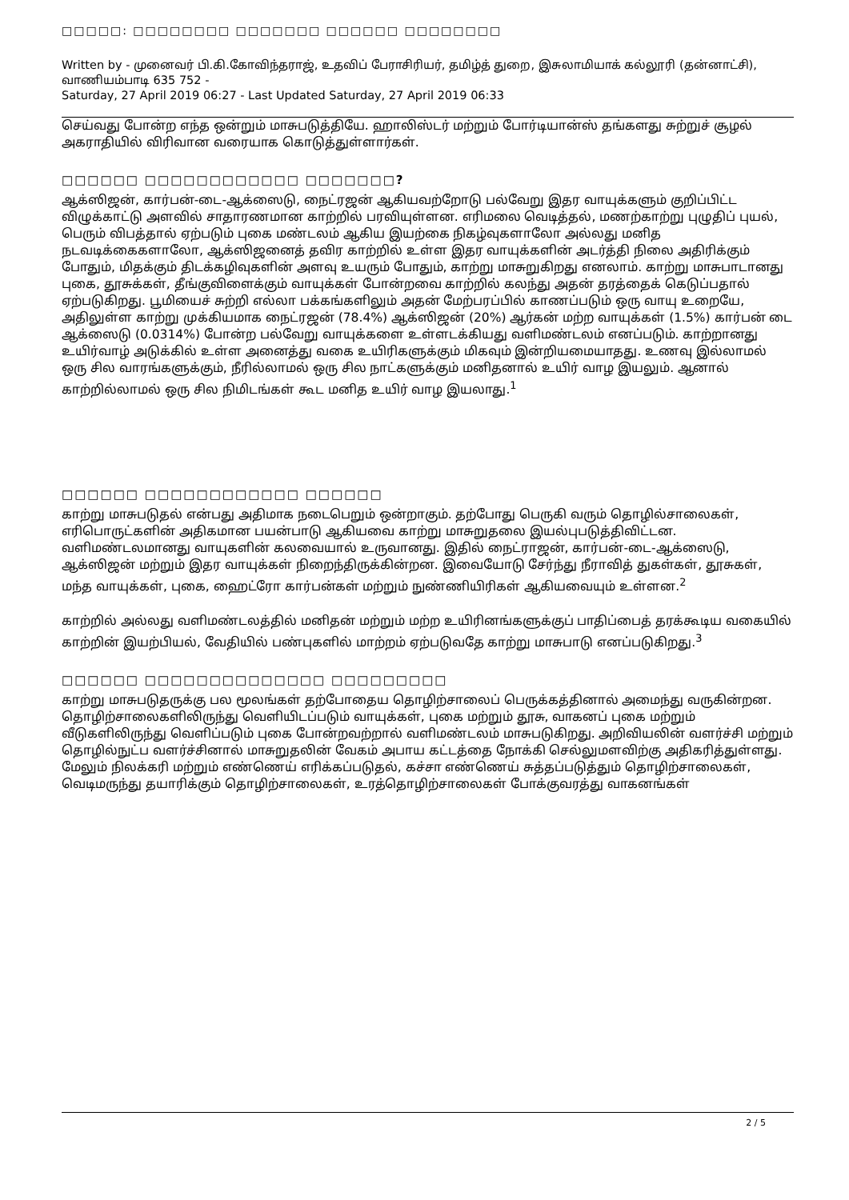□□□□□: □□□□□□□□ □□□□□□□ □□□□□□ □□□□□□□□
Written by - முனைவர் பி.கி.கோவிந்தராஜ், உதவிப் பேராசிரியர், தமிழ்த் துறை, இசுலாமியாக் கல்லூரி (தன்னாட்சி), வாணியம்பாடி 635 752 -
Saturday, 27 April 2019 06:27 - Last Updated Saturday, 27 April 2019 06:33
செய்வது போன்ற எந்த ஒன்றும் மாசுபடுத்தியே. ஹாலிஸ்டர் மற்றும் போர்டியான்ஸ் தங்களது சுற்றுச் சூழல் அகராதியில் விரிவான வரையாக கொடுத்துள்ளார்கள்.
□□□□□□ □□□□□□□□□□□□ □□□□□□□?
ஆக்ஸிஜன், கார்பன்-டை-ஆக்ஸைடு, நைட்ரஜன் ஆகியவற்றோடு பல்வேறு இதர வாயுக்களும் குறிப்பிட்ட விழுக்காட்டு அளவில் சாதாரணமான காற்றில் பரவியுள்ளன. எரிமலை வெடித்தல், மணற்காற்று புழுதிப் புயல், பெரும் விபத்தால் ஏற்படும் புகை மண்டலம் ஆகிய இயற்கை நிகழ்வுகளாலோ அல்லது மனித நடவடிக்கைகளாலோ, ஆக்ஸிஜனைத் தவிர காற்றில் உள்ள இதர வாயுக்களின் அடர்த்தி நிலை அதிரிக்கும் போதும், மிதக்கும் திடக்கழிவுகளின் அளவு உயரும் போதும், காற்று மாசுறுகிறது எனலாம். காற்று மாசுபாடானது புகை, தூசுக்கள், தீங்குவிளைக்கும் வாயுக்கள் போன்றவை காற்றில் கலந்து அதன் தரத்தைக் கெடுப்பதால் ஏற்படுகிறது. பூமியைச் சுற்றி எல்லா பக்கங்களிலும் அதன் மேற்பரப்பில் காணப்படும் ஒரு வாயு உறையே, அதிலுள்ள காற்று முக்கியமாக நைட்ரஜன் (78.4%) ஆக்ஸிஜன் (20%) ஆர்கன் மற்ற வாயுக்கள் (1.5%) கார்பன் டை ஆக்ஸைடு (0.0314%) போன்ற பல்வேறு வாயுக்களை உள்ளடக்கியது வளிமண்டலம் எனப்படும். காற்றானது உயிர்வாழ் அடுக்கில் உள்ள அனைத்து வகை உயிரிகளுக்கும் மிகவும் இன்றியமையாதது. உணவு இல்லாமல் ஒரு சில வாரங்களுக்கும், நீரில்லாமல் ஒரு சில நாட்களுக்கும் மனிதனால் உயிர் வாழ இயலும். ஆனால் காற்றில்லாமல் ஒரு சில நிமிடங்கள் கூட மனித உயிர் வாழ இயலாது.<sup>1</sup>
□□□□□□ □□□□□□□□□□□□ □□□□□□
காற்று மாசுபடுதல் என்பது அதிமாக நடைபெறும் ஒன்றாகும். தற்போது பெருகி வரும் தொழில்சாலைகள், எரிபொருட்களின் அதிகமான பயன்பாடு ஆகியவை காற்று மாசுறுதலை இயல்புபடுத்திவிட்டன. வளிமண்டலமானது வாயுகளின் கலவையால் உருவானது. இதில் நைட்ராஜன், கார்பன்-டை-ஆக்ஸைடு, ஆக்ஸிஜன் மற்றும் இதர வாயுக்கள் நிறைந்திருக்கின்றன. இவையோடு சேர்ந்து நீராவித் துகள்கள், தூசுகள், மந்த வாயுக்கள், புகை, ஹைட்ரோ கார்பன்கள் மற்றும் நுண்ணியிரிகள் ஆகியவையும் உள்ளன.<sup>2</sup>
காற்றில் அல்லது வளிமண்டலத்தில் மனிதன் மற்றும் மற்ற உயிரினங்களுக்குப் பாதிப்பைத் தரக்கூடிய வகையில் காற்றின் இயற்பியல், வேதியில் பண்புகளில் மாற்றம் ஏற்படுவதே காற்று மாசுபாடு எனப்படுகிறது.<sup>3</sup>
□□□□□□ □□□□□□□□□□□□□□ □□□□□□□□□
காற்று மாசுபடுதருக்கு பல மூலங்கள் தற்போதைய தொழிற்சாலைப் பெருக்கத்தினால் அமைந்து வருகின்றன. தொழிற்சாலைகளிலிருந்து வெளியிடப்படும் வாயுக்கள், புகை மற்றும் தூசு, வாகனப் புகை மற்றும் வீடுகளிலிருந்து வெளிப்படும் புகை போன்றவற்றால் வளிமண்டலம் மாசுபடுகிறது. அறிவியலின் வளர்ச்சி மற்றும் தொழில்நுட்ப வளர்ச்சினால் மாசுறுதலின் வேகம் அபாய கட்டத்தை நோக்கி செல்லுமளவிற்கு அதிகரித்துள்ளது. மேலும் நிலக்கரி மற்றும் எண்ணெய் எரிக்கப்படுதல், கச்சா எண்ணெய் சுத்தப்படுத்தும் தொழிற்சாலைகள், வெடிமருந்து தயாரிக்கும் தொழிற்சாலைகள், உரத்தொழிற்சாலைகள் போக்குவரத்து வாகனங்கள்
2 / 5